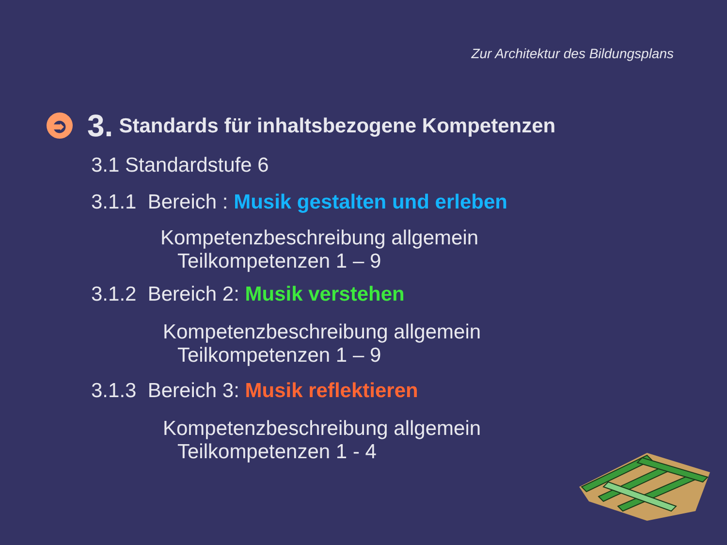Zur Architektur des Bildungsplans
➲ 3. Standards für inhaltsbezogene Kompetenzen
3.1 Standardstufe 6
3.1.1 Bereich : Musik gestalten und erleben
Kompetenzbeschreibung allgemein
Teilkompetenzen 1 – 9
3.1.2 Bereich 2: Musik verstehen
Kompetenzbeschreibung allgemein
Teilkompetenzen 1 – 9
3.1.3 Bereich 3: Musik reflektieren
Kompetenzbeschreibung allgemein
Teilkompetenzen 1 - 4